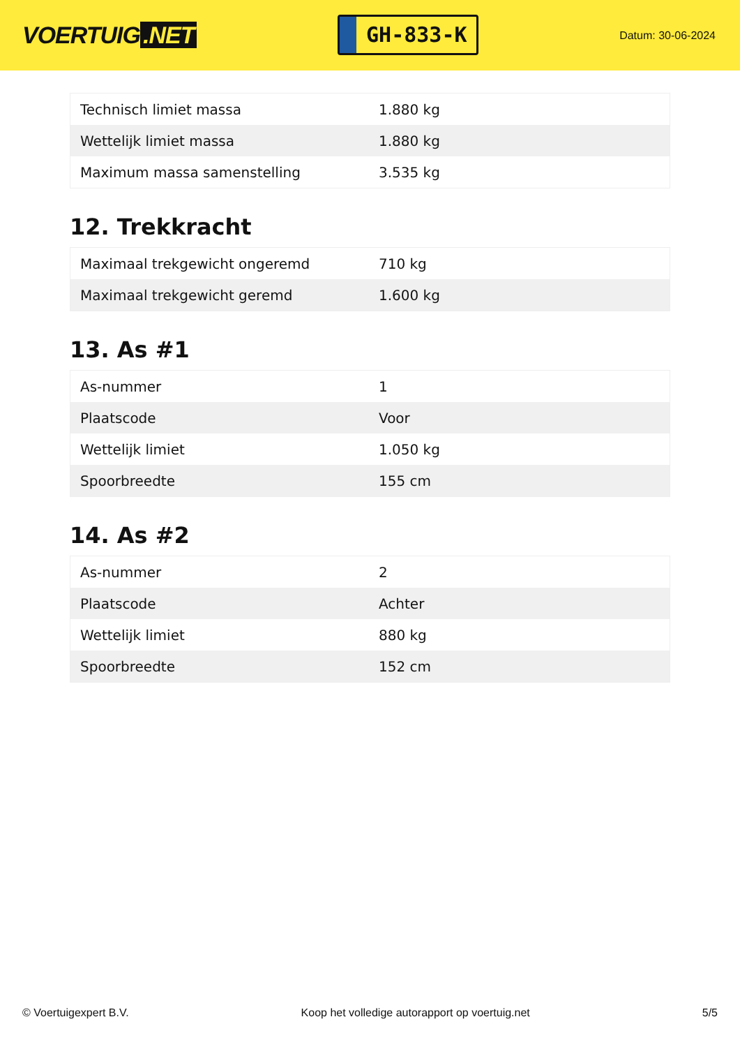VOERTUIG.NET
GH-833-K
Datum: 30-06-2024
| Technisch limiet massa | 1.880 kg |
| Wettelijk limiet massa | 1.880 kg |
| Maximum massa samenstelling | 3.535 kg |
12. Trekkracht
| Maximaal trekgewicht ongeremd | 710 kg |
| Maximaal trekgewicht geremd | 1.600 kg |
13. As #1
| As-nummer | 1 |
| Plaatscode | Voor |
| Wettelijk limiet | 1.050 kg |
| Spoorbreedte | 155 cm |
14. As #2
| As-nummer | 2 |
| Plaatscode | Achter |
| Wettelijk limiet | 880 kg |
| Spoorbreedte | 152 cm |
© Voertuigexpert B.V. Koop het volledige autorapport op voertuig.net 5/5